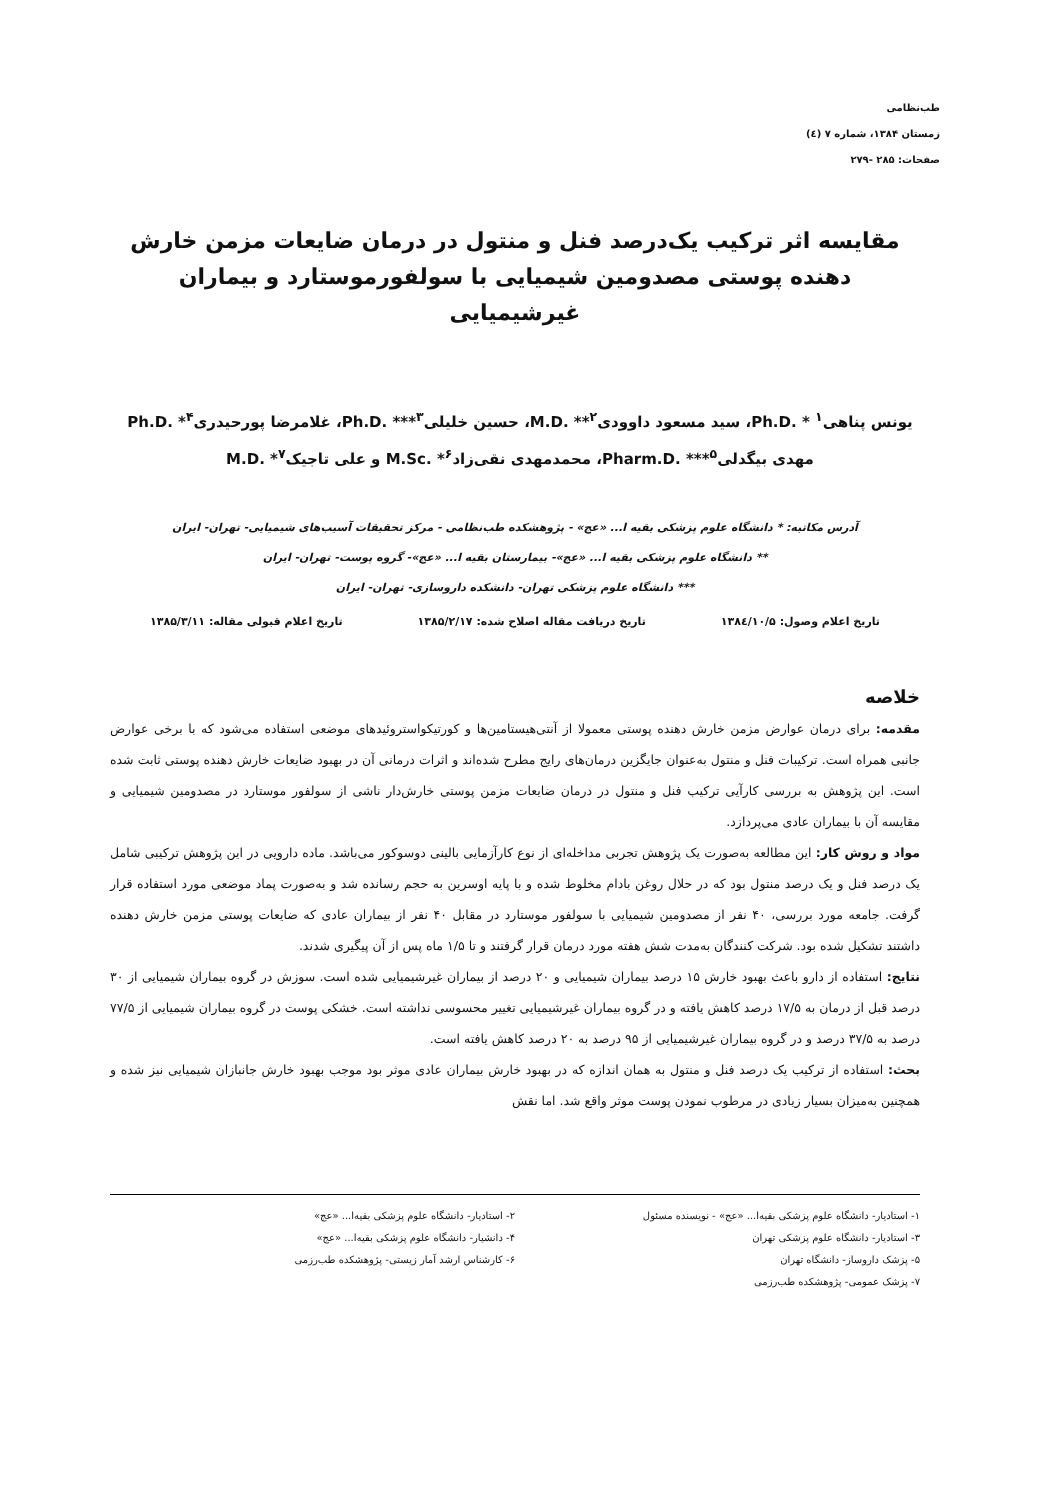طب‌نظامی
زمستان ۱۳۸۴، شماره ۷ (٤)
صفحات: ۲۸۵ -۲۷۹
مقایسه اثر ترکیب یک‌درصد فنل و منتول در درمان ضایعات مزمن خارش دهنده پوستی مصدومین شیمیایی با سولفورموستارد و بیماران غیرشیمیایی
یونس پناهی<sup>۱</sup> * .Ph.D، سید مسعود داوودی<sup>۲</sup>** .M.D، حسین خلیلی<sup>۳</sup>*** .Ph.D، غلامرضا پورحیدری<sup>۴</sup>* .Ph.D
مهدی بیگدلی<sup>۵</sup>*** .Pharm.D، محمدمهدی نقی‌زاد<sup>۶</sup>* .M.Sc و علی تاجیک<sup>۷</sup>* .M.D
آدرس مکاتبه: * دانشگاه علوم پزشکی بقیه ا... «عج» - پژوهشکده طب‌نظامی - مرکز تحقیقات آسیب‌های شیمیایی- تهران- ایران
** دانشگاه علوم پزشکی بقیه ا... «عج»- بیمارستان بقیه ا... «عج»- گروه پوست- تهران- ایران
*** دانشگاه علوم پزشکی تهران- دانشکده داروسازی- تهران- ایران
تاریخ اعلام وصول: ۱۳۸٤/۱۰/۵ تاریخ دریافت مقاله اصلاح شده: ۱۳۸۵/۲/۱۷ تاریخ اعلام قبولی مقاله: ۱۳۸۵/۳/۱۱
خلاصه
مقدمه: برای درمان عوارض مزمن خارش دهنده پوستی معمولا از آنتی‌هیستامین‌ها و کورتیکواستروئیدهای موضعی استفاده می‌شود که با برخی عوارض جانبی همراه است. ترکیبات فنل و منتول به‌عنوان جایگزین درمان‌های رایج مطرح شده‌اند و اثرات درمانی آن در بهبود ضایعات خارش دهنده پوستی ثابت شده است. این پژوهش به بررسی کارآیی ترکیب فنل و منتول در درمان ضایعات مزمن پوستی خارش‌دار ناشی از سولفور موستارد در مصدومین شیمیایی و مقایسه آن با بیماران عادی می‌پردازد.
مواد و روش کار: این مطالعه به‌صورت یک پژوهش تجربی مداخله‌ای از نوع کارآزمایی بالینی دوسوکور می‌باشد. ماده دارویی در این پژوهش ترکیبی شامل یک درصد فنل و یک درصد منتول بود که در حلال روغن بادام مخلوط شده و با پایه اوسرین به حجم رسانده شد و به‌صورت پماد موضعی مورد استفاده قرار گرفت. جامعه مورد بررسی، ۴۰ نفر از مصدومین شیمیایی با سولفور موستارد در مقابل ۴۰ نفر از بیماران عادی که ضایعات پوستی مزمن خارش دهنده داشتند تشکیل شده بود. شرکت کنندگان به‌مدت شش هفته مورد درمان قرار گرفتند و تا ۱/۵ ماه پس از آن پیگیری شدند.
نتایج: استفاده از دارو باعث بهبود خارش ۱۵ درصد بیماران شیمیایی و ۲۰ درصد از بیماران غیرشیمیایی شده است. سوزش در گروه بیماران شیمیایی از ۳۰ درصد قبل از درمان به ۱۷/۵ درصد کاهش یافته و در گروه بیماران غیرشیمیایی تغییر محسوسی نداشته است. خشکی پوست در گروه بیماران شیمیایی از ۷۷/۵ درصد به ۳۷/۵ درصد و در گروه بیماران غیرشیمیایی از ۹۵ درصد به ۲۰ درصد کاهش یافته است.
بحث: استفاده از ترکیب یک درصد فنل و منتول به همان اندازه که در بهبود خارش بیماران عادی موثر بود موجب بهبود خارش جانبازان شیمیایی نیز شده و همچنین به‌میزان بسیار زیادی در مرطوب نمودن پوست موثر واقع شد. اما نقش
۱- استادیار- دانشگاه علوم پزشکی بقیه‌ا... «عج» - نویسنده مسئول
۳- استادیار- دانشگاه علوم پزشکی تهران
۵- پزشک داروساز- دانشگاه تهران
۷- پزشک عمومی- پژوهشکده طب‌رزمی
۲- استادیار- دانشگاه علوم پزشکی بقیه‌ا... «عج»
۴- دانشیار- دانشگاه علوم پزشکی بقیه‌ا... «عج»
۶- کارشناس ارشد آمار زیستی- پژوهشکده طب‌رزمی